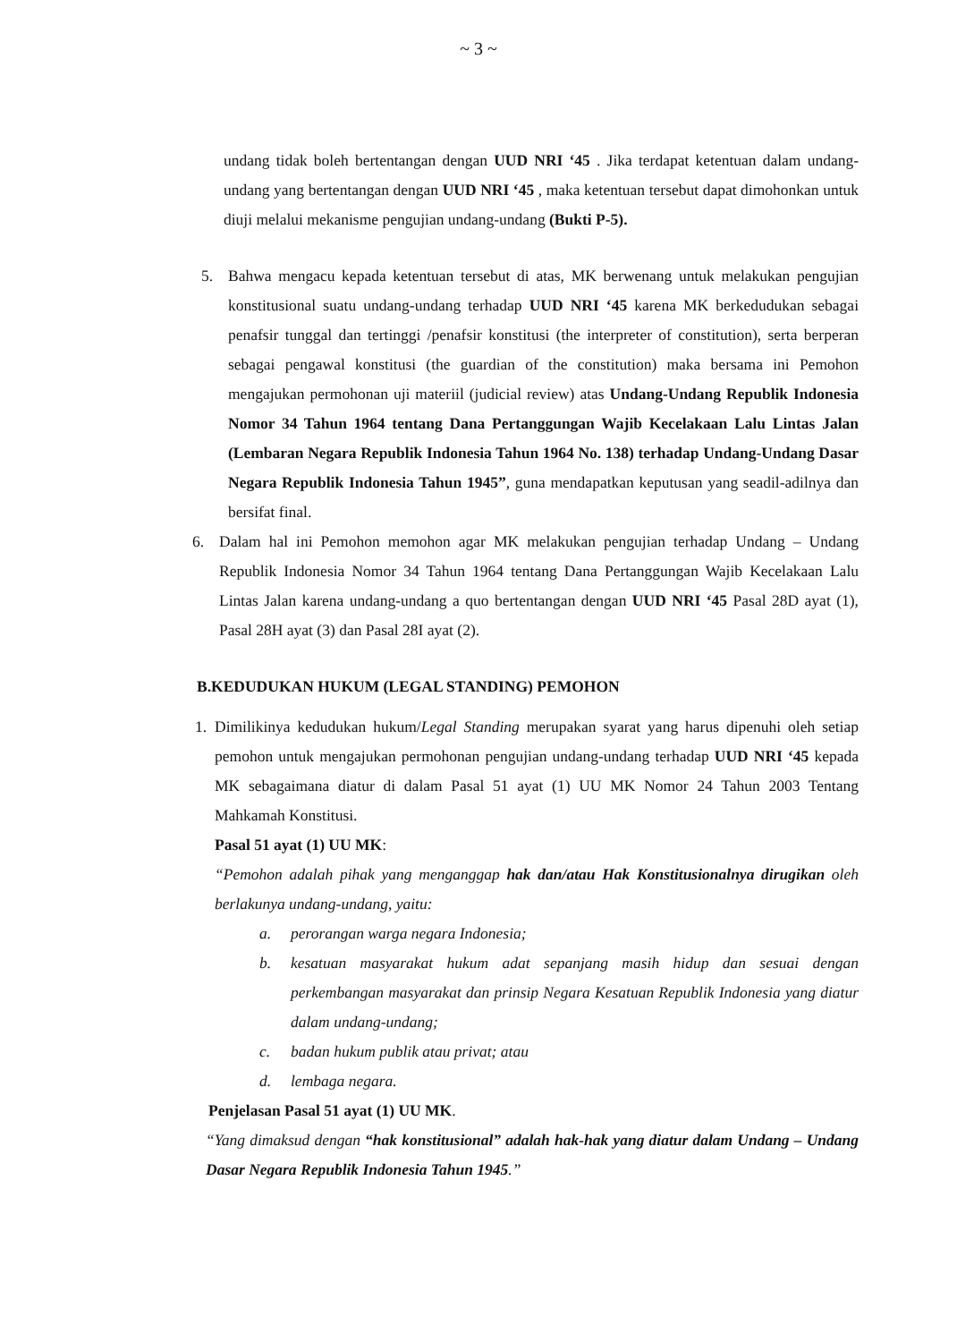~ 3 ~
undang tidak boleh bertentangan dengan UUD NRI ‘45 . Jika terdapat ketentuan dalam undang-undang yang bertentangan dengan UUD NRI ‘45 , maka ketentuan tersebut dapat dimohonkan untuk diuji melalui mekanisme pengujian undang-undang (Bukti P-5).
5. Bahwa mengacu kepada ketentuan tersebut di atas, MK berwenang untuk melakukan pengujian konstitusional suatu undang-undang terhadap UUD NRI ‘45 karena MK berkedudukan sebagai penafsir tunggal dan tertinggi /penafsir konstitusi (the interpreter of constitution), serta berperan sebagai pengawal konstitusi (the guardian of the constitution) maka bersama ini Pemohon mengajukan permohonan uji materiil (judicial review) atas Undang-Undang Republik Indonesia Nomor 34 Tahun 1964 tentang Dana Pertanggungan Wajib Kecelakaan Lalu Lintas Jalan (Lembaran Negara Republik Indonesia Tahun 1964 No. 138) terhadap Undang-Undang Dasar Negara Republik Indonesia Tahun 1945”, guna mendapatkan keputusan yang seadil-adilnya dan bersifat final.
6. Dalam hal ini Pemohon memohon agar MK melakukan pengujian terhadap Undang – Undang Republik Indonesia Nomor 34 Tahun 1964 tentang Dana Pertanggungan Wajib Kecelakaan Lalu Lintas Jalan karena undang-undang a quo bertentangan dengan UUD NRI ‘45 Pasal 28D ayat (1), Pasal 28H ayat (3) dan Pasal 28I ayat (2).
B.KEDUDUKAN HUKUM (LEGAL STANDING) PEMOHON
1. Dimilikinya kedudukan hukum/Legal Standing merupakan syarat yang harus dipenuhi oleh setiap pemohon untuk mengajukan permohonan pengujian undang-undang terhadap UUD NRI ‘45 kepada MK sebagaimana diatur di dalam Pasal 51 ayat (1) UU MK Nomor 24 Tahun 2003 Tentang Mahkamah Konstitusi.
Pasal 51 ayat (1) UU MK:
“Pemohon adalah pihak yang menganggap hak dan/atau Hak Konstitusionalnya dirugikan oleh berlakunya undang-undang, yaitu:
a. perorangan warga negara Indonesia;
b. kesatuan masyarakat hukum adat sepanjang masih hidup dan sesuai dengan perkembangan masyarakat dan prinsip Negara Kesatuan Republik Indonesia yang diatur dalam undang-undang;
c. badan hukum publik atau privat; atau
d. lembaga negara.
Penjelasan Pasal 51 ayat (1) UU MK.
“Yang dimaksud dengan “hak konstitusional” adalah hak-hak yang diatur dalam Undang – Undang Dasar Negara Republik Indonesia Tahun 1945.”